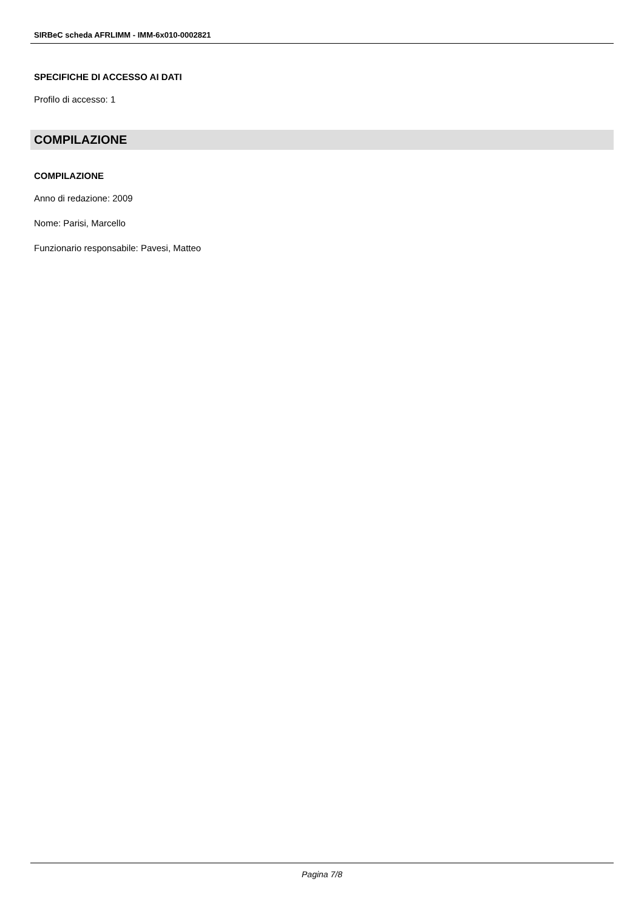SIRBeC scheda AFRLIMM - IMM-6x010-0002821
SPECIFICHE DI ACCESSO AI DATI
Profilo di accesso: 1
COMPILAZIONE
COMPILAZIONE
Anno di redazione: 2009
Nome: Parisi, Marcello
Funzionario responsabile: Pavesi, Matteo
Pagina 7/8